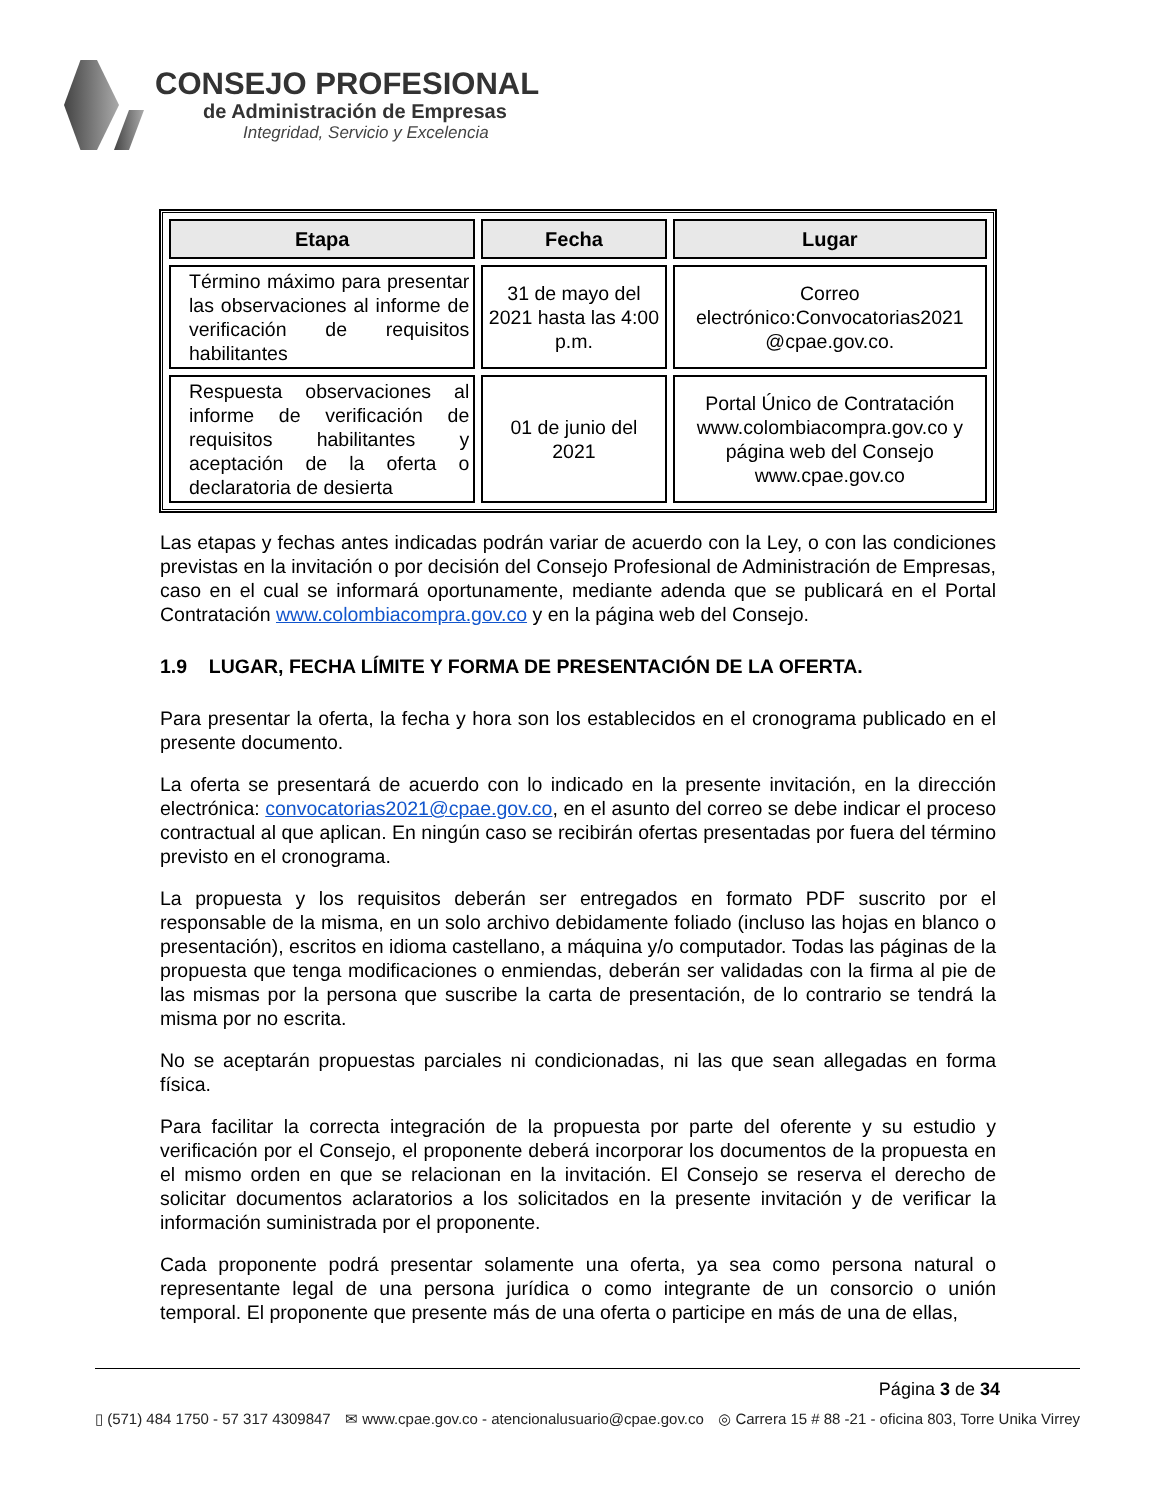CONSEJO PROFESIONAL
de Administración de Empresas
Integridad, Servicio y Excelencia
| Etapa | Fecha | Lugar |
| --- | --- | --- |
| Término máximo para presentar las observaciones al informe de verificación de requisitos habilitantes | 31 de mayo del 2021 hasta las 4:00 p.m. | Correo electrónico:Convocatorias2021 @cpae.gov.co. |
| Respuesta observaciones al informe de verificación de requisitos habilitantes y aceptación de la oferta o declaratoria de desierta | 01 de junio del 2021 | Portal Único de Contratación www.colombiacompra.gov.co y página web del Consejo www.cpae.gov.co |
Las etapas y fechas antes indicadas podrán variar de acuerdo con la Ley, o con las condiciones previstas en la invitación o por decisión del Consejo Profesional de Administración de Empresas, caso en el cual se informará oportunamente, mediante adenda que se publicará en el Portal Contratación www.colombiacompra.gov.co y en la página web del Consejo.
1.9 LUGAR, FECHA LÍMITE Y FORMA DE PRESENTACIÓN DE LA OFERTA.
Para presentar la oferta, la fecha y hora son los establecidos en el cronograma publicado en el presente documento.
La oferta se presentará de acuerdo con lo indicado en la presente invitación, en la dirección electrónica: convocatorias2021@cpae.gov.co, en el asunto del correo se debe indicar el proceso contractual al que aplican. En ningún caso se recibirán ofertas presentadas por fuera del término previsto en el cronograma.
La propuesta y los requisitos deberán ser entregados en formato PDF suscrito por el responsable de la misma, en un solo archivo debidamente foliado (incluso las hojas en blanco o presentación), escritos en idioma castellano, a máquina y/o computador. Todas las páginas de la propuesta que tenga modificaciones o enmiendas, deberán ser validadas con la firma al pie de las mismas por la persona que suscribe la carta de presentación, de lo contrario se tendrá la misma por no escrita.
No se aceptarán propuestas parciales ni condicionadas, ni las que sean allegadas en forma física.
Para facilitar la correcta integración de la propuesta por parte del oferente y su estudio y verificación por el Consejo, el proponente deberá incorporar los documentos de la propuesta en el mismo orden en que se relacionan en la invitación. El Consejo se reserva el derecho de solicitar documentos aclaratorios a los solicitados en la presente invitación y de verificar la información suministrada por el proponente.
Cada proponente podrá presentar solamente una oferta, ya sea como persona natural o representante legal de una persona jurídica o como integrante de un consorcio o unión temporal. El proponente que presente más de una oferta o participe en más de una de ellas,
Página 3 de 34
▯ (571) 484 1750 - 57 317 4309847 ✉ www.cpae.gov.co - atencionalusuario@cpae.gov.co ◎ Carrera 15 # 88 -21 - oficina 803, Torre Unika Virrey